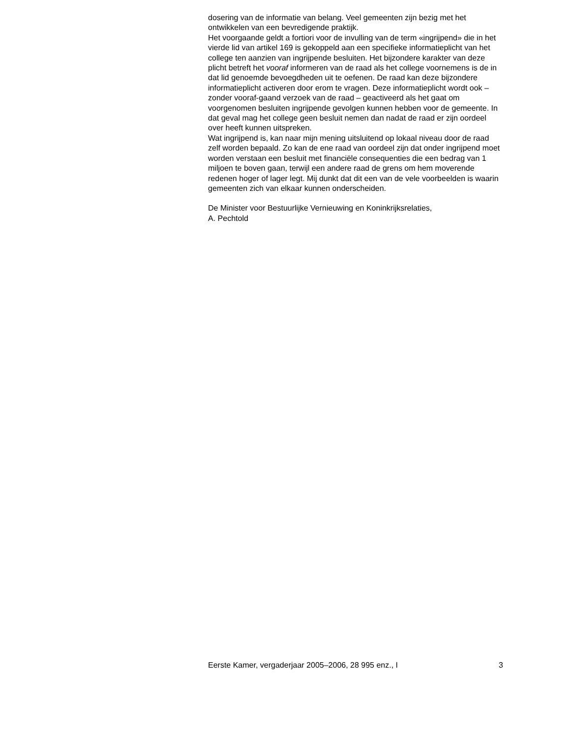dosering van de informatie van belang. Veel gemeenten zijn bezig met het ontwikkelen van een bevredigende praktijk.
Het voorgaande geldt a fortiori voor de invulling van de term «ingrijpend» die in het vierde lid van artikel 169 is gekoppeld aan een specifieke informatieplicht van het college ten aanzien van ingrijpende besluiten. Het bijzondere karakter van deze plicht betreft het vooraf informeren van de raad als het college voornemens is de in dat lid genoemde bevoegdheden uit te oefenen. De raad kan deze bijzondere informatieplicht activeren door erom te vragen. Deze informatieplicht wordt ook – zonder vooraf-gaand verzoek van de raad – geactiveerd als het gaat om voorgenomen besluiten ingrijpende gevolgen kunnen hebben voor de gemeente. In dat geval mag het college geen besluit nemen dan nadat de raad er zijn oordeel over heeft kunnen uitspreken.
Wat ingrijpend is, kan naar mijn mening uitsluitend op lokaal niveau door de raad zelf worden bepaald. Zo kan de ene raad van oordeel zijn dat onder ingrijpend moet worden verstaan een besluit met financiële consequenties die een bedrag van 1 miljoen te boven gaan, terwijl een andere raad de grens om hem moverende redenen hoger of lager legt. Mij dunkt dat dit een van de vele voorbeelden is waarin gemeenten zich van elkaar kunnen onderscheiden.
De Minister voor Bestuurlijke Vernieuwing en Koninkrijksrelaties,
A. Pechtold
Eerste Kamer, vergaderjaar 2005–2006, 28 995 enz., I 3